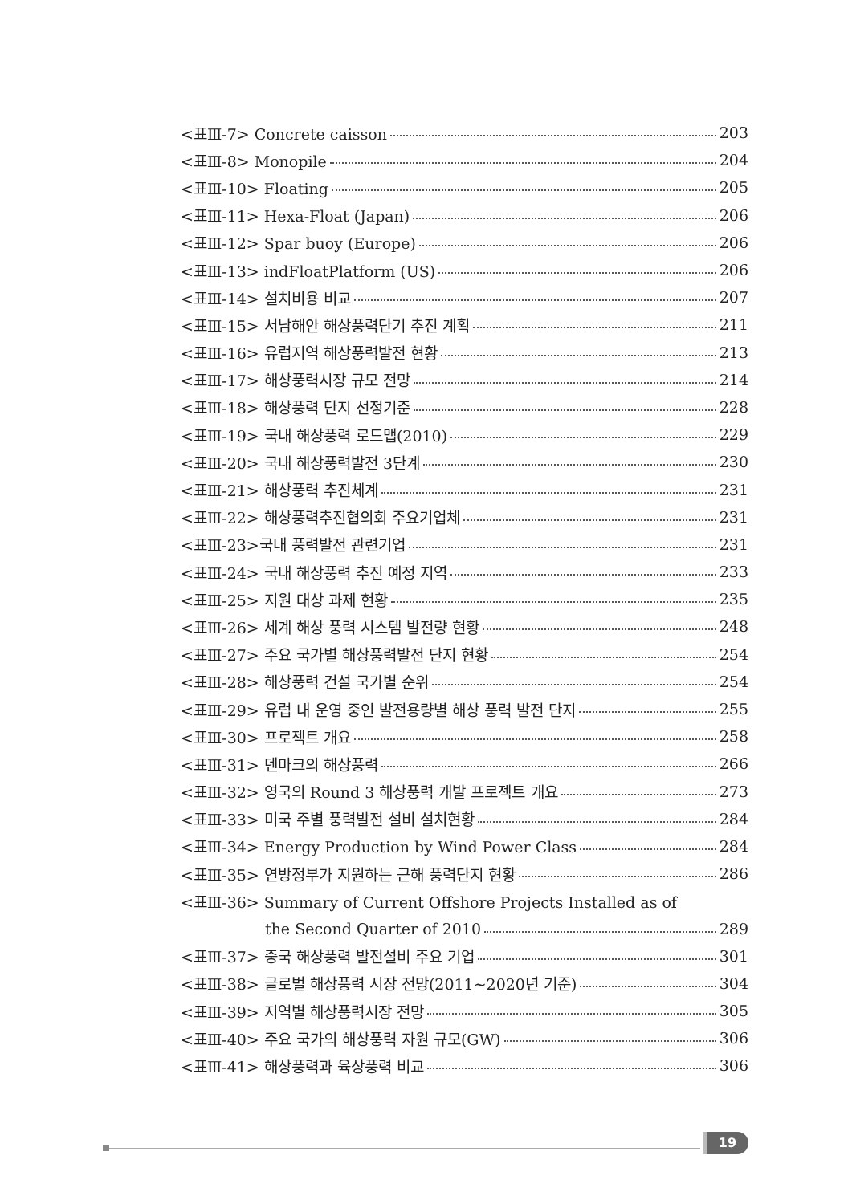<표Ⅲ-7> Concrete caisson 203
<표Ⅲ-8> Monopile 204
<표Ⅲ-10> Floating 205
<표Ⅲ-11> Hexa-Float (Japan) 206
<표Ⅲ-12> Spar buoy (Europe) 206
<표Ⅲ-13> indFloatPlatform (US) 206
<표Ⅲ-14> 설치비용 비교 207
<표Ⅲ-15> 서남해안 해상풍력단기 추진 계획 211
<표Ⅲ-16> 유럽지역 해상풍력발전 현황 213
<표Ⅲ-17> 해상풍력시장 규모 전망 214
<표Ⅲ-18> 해상풍력 단지 선정기준 228
<표Ⅲ-19> 국내 해상풍력 로드맵(2010) 229
<표Ⅲ-20> 국내 해상풍력발전 3단계 230
<표Ⅲ-21> 해상풍력 추진체계 231
<표Ⅲ-22> 해상풍력추진협의회 주요기업체 231
<표Ⅲ-23>국내 풍력발전 관련기업 231
<표Ⅲ-24> 국내 해상풍력 추진 예정 지역 233
<표Ⅲ-25> 지원 대상 과제 현황 235
<표Ⅲ-26> 세계 해상 풍력 시스템 발전량 현황 248
<표Ⅲ-27> 주요 국가별 해상풍력발전 단지 현황 254
<표Ⅲ-28> 해상풍력 건설 국가별 순위 254
<표Ⅲ-29> 유럽 내 운영 중인 발전용량별 해상 풍력 발전 단지 255
<표Ⅲ-30> 프로젝트 개요 258
<표Ⅲ-31> 덴마크의 해상풍력 266
<표Ⅲ-32> 영국의 Round 3 해상풍력 개발 프로젝트 개요 273
<표Ⅲ-33> 미국 주별 풍력발전 설비 설치현황 284
<표Ⅲ-34> Energy Production by Wind Power Class 284
<표Ⅲ-35> 연방정부가 지원하는 근해 풍력단지 현황 286
<표Ⅲ-36> Summary of Current Offshore Projects Installed as of
the Second Quarter of 2010 289
<표Ⅲ-37> 중국 해상풍력 발전설비 주요 기업 301
<표Ⅲ-38> 글로벌 해상풍력 시장 전망(2011~2020년 기준) 304
<표Ⅲ-39> 지역별 해상풍력시장 전망 305
<표Ⅲ-40> 주요 국가의 해상풍력 자원 규모(GW) 306
<표Ⅲ-41> 해상풍력과 육상풍력 비교 306
19